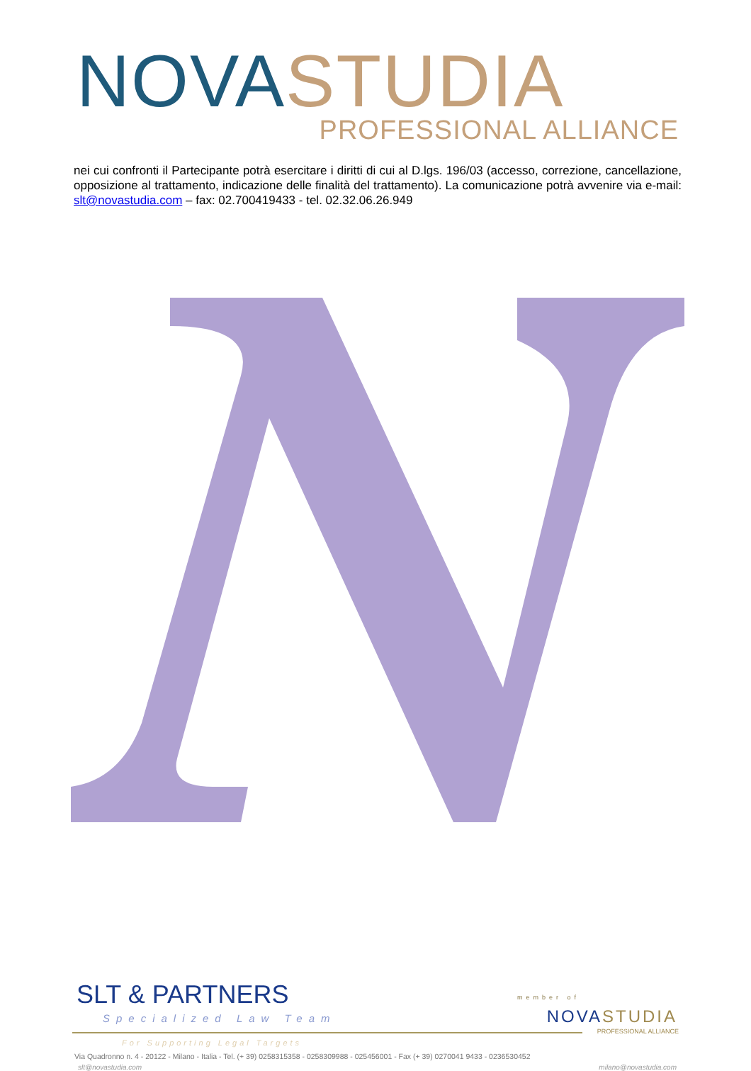NOVA STUDIA PROFESSIONAL ALLIANCE
nei cui confronti il Partecipante potrà esercitare i diritti di cui al D.lgs. 196/03 (accesso, correzione, cancellazione, opposizione al trattamento, indicazione delle finalità del trattamento). La comunicazione potrà avvenire via e-mail: slt@novastudia.com – fax: 02.700419433 - tel. 02.32.06.26.949
SLT & PARTNERS
Specialized Law Team
member of
NOVA STUDIA
PROFESSIONAL ALLIANCE
For Supporting Legal Targets
Via Quadronno n. 4 - 20122 - Milano - Italia - Tel. (+ 39) 0258315358 - 0258309988 - 025456001 - Fax (+ 39) 0270041 9433 - 0236530452
slt@novastudia.com milano@novastudia.com